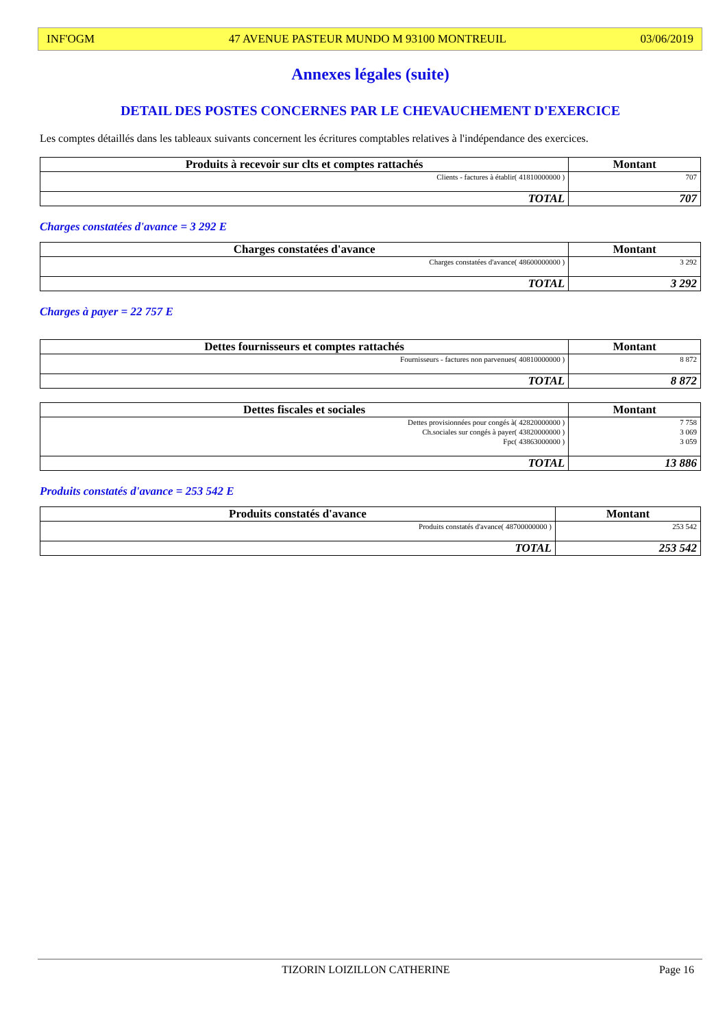INF'OGM 47 AVENUE PASTEUR MUNDO M 93100 MONTREUIL 03/06/2019
Annexes légales (suite)
DETAIL DES POSTES CONCERNES PAR LE CHEVAUCHEMENT D'EXERCICE
Les comptes détaillés dans les tableaux suivants concernent les écritures comptables relatives à l'indépendance des exercices.
| Produits à recevoir sur clts et comptes rattachés | Montant |
| --- | --- |
| Clients - factures à établir( 41810000000 ) | 707 |
| TOTAL | 707 |
Charges constatées d'avance = 3 292 E
| Charges constatées d'avance | Montant |
| --- | --- |
| Charges constatées d'avance( 48600000000 ) | 3 292 |
| TOTAL | 3 292 |
Charges à payer = 22 757 E
| Dettes fournisseurs et comptes rattachés | Montant |
| --- | --- |
| Fournisseurs - factures non parvenues( 40810000000 ) | 8 872 |
| TOTAL | 8 872 |
| Dettes fiscales et sociales | Montant |
| --- | --- |
| Dettes provisionnées pour congés à( 42820000000 ) Ch.sociales sur congés à payer( 43820000000 ) Fpc( 43863000000 ) | 7 758 3 069 3 059 |
| TOTAL | 13 886 |
Produits constatés d'avance = 253 542 E
| Produits constatés d'avance | Montant |
| --- | --- |
| Produits constatés d'avance( 48700000000 ) | 253 542 |
| TOTAL | 253 542 |
TIZORIN LOIZILLON CATHERINE Page 16